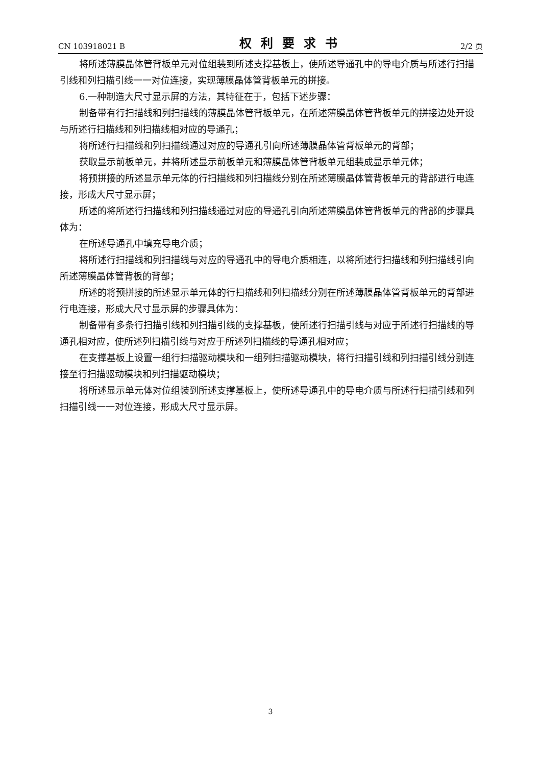CN 103918021 B 权利要求书 2/2 页
将所述薄膜晶体管背板单元对位组装到所述支撑基板上，使所述导通孔中的导电介质与所述行扫描引线和列扫描引线一一对位连接，实现薄膜晶体管背板单元的拼接。
6.一种制造大尺寸显示屏的方法，其特征在于，包括下述步骤：
制备带有行扫描线和列扫描线的薄膜晶体管背板单元，在所述薄膜晶体管背板单元的拼接边处开设与所述行扫描线和列扫描线相对应的导通孔；
将所述行扫描线和列扫描线通过对应的导通孔引向所述薄膜晶体管背板单元的背部；
获取显示前板单元，并将所述显示前板单元和薄膜晶体管背板单元组装成显示单元体；
将预拼接的所述显示单元体的行扫描线和列扫描线分别在所述薄膜晶体管背板单元的背部进行电连接，形成大尺寸显示屏；
所述的将所述行扫描线和列扫描线通过对应的导通孔引向所述薄膜晶体管背板单元的背部的步骤具体为：
在所述导通孔中填充导电介质；
将所述行扫描线和列扫描线与对应的导通孔中的导电介质相连，以将所述行扫描线和列扫描线引向所述薄膜晶体管背板的背部；
所述的将预拼接的所述显示单元体的行扫描线和列扫描线分别在所述薄膜晶体管背板单元的背部进行电连接，形成大尺寸显示屏的步骤具体为：
制备带有多条行扫描引线和列扫描引线的支撑基板，使所述行扫描引线与对应于所述行扫描线的导通孔相对应，使所述列扫描引线与对应于所述列扫描线的导通孔相对应；
在支撑基板上设置一组行扫描驱动模块和一组列扫描驱动模块，将行扫描引线和列扫描引线分别连接至行扫描驱动模块和列扫描驱动模块；
将所述显示单元体对位组装到所述支撑基板上，使所述导通孔中的导电介质与所述行扫描引线和列扫描引线一一对位连接，形成大尺寸显示屏。
3